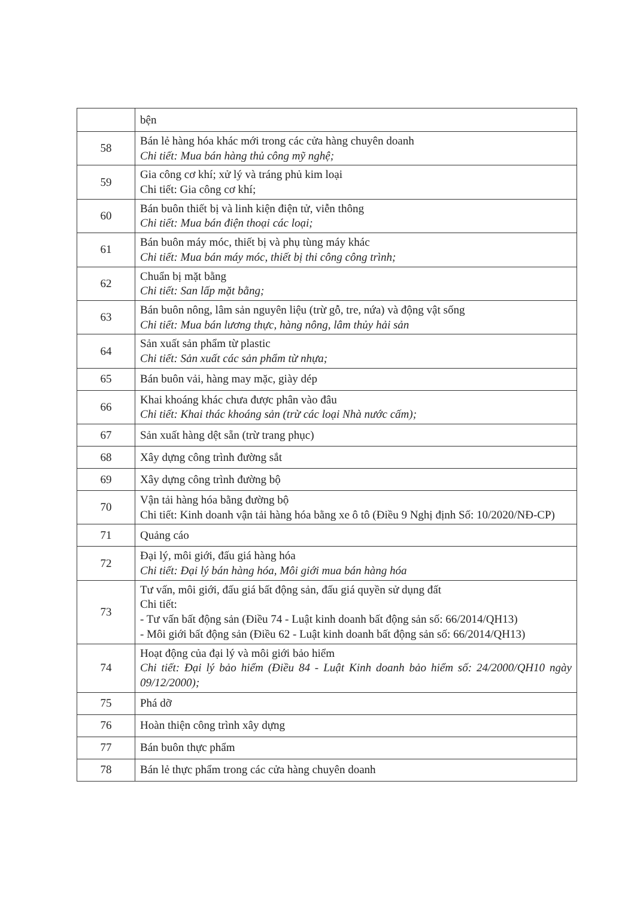| | bện |
| 58 | Bán lẻ hàng hóa khác mới trong các cửa hàng chuyên doanh Chi tiết: Mua bán hàng thủ công mỹ nghệ; |
| 59 | Gia công cơ khí; xử lý và tráng phủ kim loại Chi tiết: Gia công cơ khí; |
| 60 | Bán buôn thiết bị và linh kiện điện tử, viễn thông Chi tiết: Mua bán điện thoại các loại; |
| 61 | Bán buôn máy móc, thiết bị và phụ tùng máy khác Chi tiết: Mua bán máy móc, thiết bị thi công công trình; |
| 62 | Chuẩn bị mặt bằng Chi tiết: San lấp mặt bằng; |
| 63 | Bán buôn nông, lâm sản nguyên liệu (trừ gỗ, tre, nứa) và động vật sống Chi tiết: Mua bán lương thực, hàng nông, lâm thủy hải sản |
| 64 | Sản xuất sản phẩm từ plastic Chi tiết: Sản xuất các sản phẩm từ nhựa; |
| 65 | Bán buôn vải, hàng may mặc, giày dép |
| 66 | Khai khoáng khác chưa được phân vào đâu Chi tiết: Khai thác khoáng sản (trừ các loại Nhà nước cấm); |
| 67 | Sản xuất hàng dệt sẵn (trừ trang phục) |
| 68 | Xây dựng công trình đường sắt |
| 69 | Xây dựng công trình đường bộ |
| 70 | Vận tải hàng hóa bằng đường bộ Chi tiết: Kinh doanh vận tải hàng hóa bằng xe ô tô (Điều 9 Nghị định Số: 10/2020/NĐ-CP) |
| 71 | Quảng cáo |
| 72 | Đại lý, môi giới, đấu giá hàng hóa Chi tiết: Đại lý bán hàng hóa, Môi giới mua bán hàng hóa |
| 73 | Tư vấn, môi giới, đấu giá bất động sản, đấu giá quyền sử dụng đất Chi tiết: - Tư vấn bất động sản (Điều 74 - Luật kinh doanh bất động sản số: 66/2014/QH13) - Môi giới bất động sản (Điều 62 - Luật kinh doanh bất động sản số: 66/2014/QH13) |
| 74 | Hoạt động của đại lý và môi giới bảo hiểm Chi tiết: Đại lý bảo hiểm (Điều 84 - Luật Kinh doanh bảo hiểm số: 24/2000/QH10 ngày 09/12/2000); |
| 75 | Phá dỡ |
| 76 | Hoàn thiện công trình xây dựng |
| 77 | Bán buôn thực phẩm |
| 78 | Bán lẻ thực phẩm trong các cửa hàng chuyên doanh |